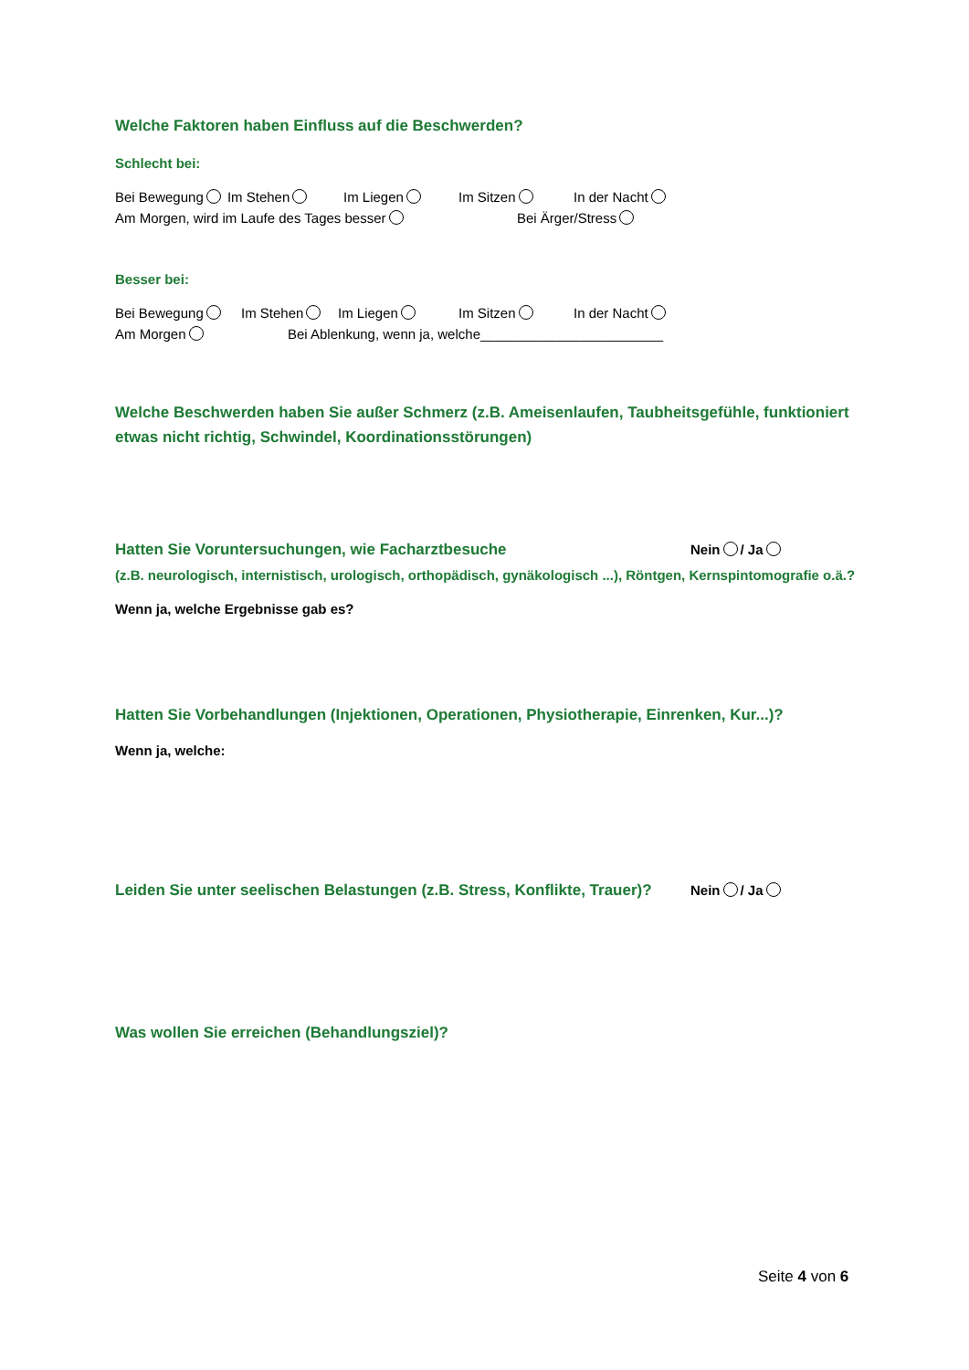Welche Faktoren haben Einfluss auf die Beschwerden?
Schlecht bei:
Bei Bewegung Im Stehen Im Liegen Im Sitzen In der Nacht
Am Morgen, wird im Laufe des Tages besser Bei Ärger/Stress
Besser bei:
Bei Bewegung Im Stehen Im Liegen Im Sitzen In der Nacht
Am Morgen Bei Ablenkung, wenn ja, welche________________________
Welche Beschwerden haben Sie außer Schmerz (z.B. Ameisenlaufen, Taubheitsgefühle, funktioniert etwas nicht richtig, Schwindel, Koordinationsstörungen)
Hatten Sie Voruntersuchungen, wie Facharztbesuche Nein / Ja
(z.B. neurologisch, internistisch, urologisch, orthopädisch, gynäkologisch ...), Röntgen, Kernspintomografie o.ä.?
Wenn ja, welche Ergebnisse gab es?
Hatten Sie Vorbehandlungen (Injektionen, Operationen, Physiotherapie, Einrenken, Kur...)?
Wenn ja, welche:
Leiden Sie unter seelischen Belastungen (z.B. Stress, Konflikte, Trauer)? Nein / Ja
Was wollen Sie erreichen (Behandlungsziel)?
Seite 4 von 6